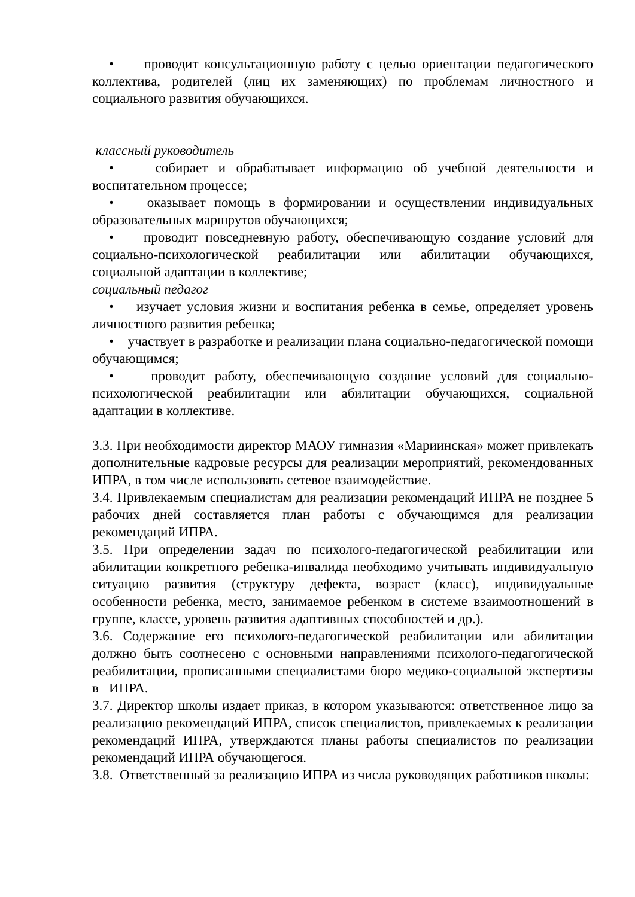• проводит консультационную работу с целью ориентации педагогического коллектива, родителей (лиц их заменяющих) по проблемам личностного и социального развития обучающихся.
классный руководитель
• собирает и обрабатывает информацию об учебной деятельности и воспитательном процессе;
• оказывает помощь в формировании и осуществлении индивидуальных образовательных маршрутов обучающихся;
• проводит повседневную работу, обеспечивающую создание условий для социально-психологической реабилитации или абилитации обучающихся, социальной адаптации в коллективе;
социальный педагог
• изучает условия жизни и воспитания ребенка в семье, определяет уровень личностного развития ребенка;
• участвует в разработке и реализации плана социально-педагогической помощи обучающимся;
• проводит работу, обеспечивающую создание условий для социально-психологической реабилитации или абилитации обучающихся, социальной адаптации в коллективе.
3.3. При необходимости директор МАОУ гимназия «Мариинская» может привлекать дополнительные кадровые ресурсы для реализации мероприятий, рекомендованных ИПРА, в том числе использовать сетевое взаимодействие.
3.4. Привлекаемым специалистам для реализации рекомендаций ИПРА не позднее 5 рабочих дней составляется план работы с обучающимся для реализации рекомендаций ИПРА.
3.5. При определении задач по психолого-педагогической реабилитации или абилитации конкретного ребенка-инвалида необходимо учитывать индивидуальную ситуацию развития (структуру дефекта, возраст (класс), индивидуальные особенности ребенка, место, занимаемое ребенком в системе взаимоотношений в группе, классе, уровень развития адаптивных способностей и др.).
3.6. Содержание его психолого-педагогической реабилитации или абилитации должно быть соотнесено с основными направлениями психолого-педагогической реабилитации, прописанными специалистами бюро медико-социальной экспертизы в ИПРА.
3.7. Директор школы издает приказ, в котором указываются: ответственное лицо за реализацию рекомендаций ИПРА, список специалистов, привлекаемых к реализации рекомендаций ИПРА, утверждаются планы работы специалистов по реализации рекомендаций ИПРА обучающегося.
3.8. Ответственный за реализацию ИПРА из числа руководящих работников школы: